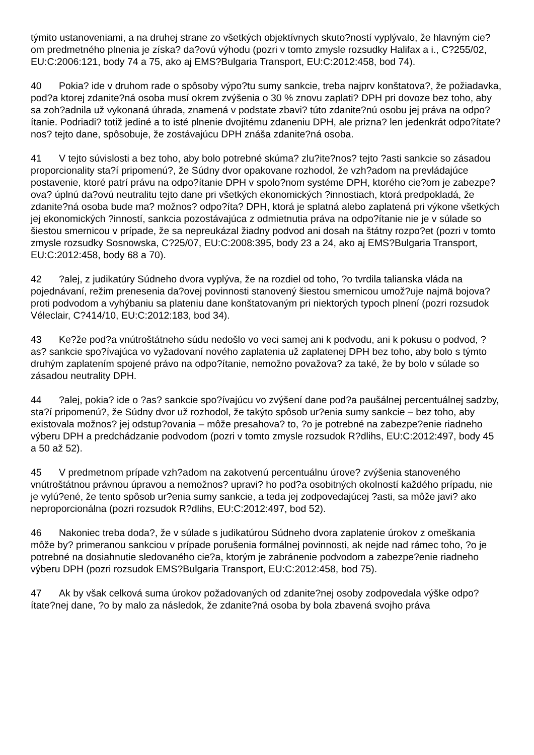týmito ustanoveniami, a na druhej strane zo všetkých objektívnych skuto?ností vyplývalo, že hlavným cie?om predmetného plnenia je získa? da?ovú výhodu (pozri v tomto zmysle rozsudky Halifax a i., C?255/02, EU:C:2006:121, body 74 a 75, ako aj EMS?Bulgaria Transport, EU:C:2012:458, bod 74).
40 Pokia? ide v druhom rade o spôsoby výpo?tu sumy sankcie, treba najprv konštatova?, že požiadavka, pod?a ktorej zdanite?ná osoba musí okrem zvýšenia o 30 % znovu zaplati? DPH pri dovoze bez toho, aby sa zoh?adnila už vykonaná úhrada, znamená v podstate zbavi? túto zdanite?nú osobu jej práva na odpo?ítanie. Podriadi? totiž jediné a to isté plnenie dvojitému zdaneniu DPH, ale prizna? len jedenkrát odpo?ítate?nos? tejto dane, spôsobuje, že zostávajúcu DPH znáša zdanite?ná osoba.
41 V tejto súvislosti a bez toho, aby bolo potrebné skúma? zlu?ite?nos? tejto ?asti sankcie so zásadou proporcionality sta?í pripomenú?, že Súdny dvor opakovane rozhodol, že vzh?adom na prevládajúce postavenie, ktoré patrí právu na odpo?ítanie DPH v spolo?nom systéme DPH, ktorého cie?om je zabezpe?ova? úplnú da?ovú neutralitu tejto dane pri všetkých ekonomických ?innostiach, ktorá predpokladá, že zdanite?ná osoba bude ma? možnos? odpo?íta? DPH, ktorá je splatná alebo zaplatená pri výkone všetkých jej ekonomických ?inností, sankcia pozostávajúca z odmietnutia práva na odpo?ítanie nie je v súlade so šiestou smernicou v prípade, že sa nepreukázal žiadny podvod ani dosah na štátny rozpo?et (pozri v tomto zmysle rozsudky Sosnowska, C?25/07, EU:C:2008:395, body 23 a 24, ako aj EMS?Bulgaria Transport, EU:C:2012:458, body 68 a 70).
42?alej, z judikatúry Súdneho dvora vyplýva, že na rozdiel od toho, ?o tvrdila talianska vláda na pojednávaní, režim prenesenia da?ovej povinnosti stanovený šiestou smernicou umož?uje najmä bojova? proti podvodom a vyhýbaniu sa plateniu dane konštatovaným pri niektorých typoch plnení (pozri rozsudok Véleclair, C?414/10, EU:C:2012:183, bod 34).
43 Ke?že pod?a vnútroštátneho súdu nedošlo vo veci samej ani k podvodu, ani k pokusu o podvod, ?as? sankcie spo?ívajúca vo vyžadovaní nového zaplatenia už zaplatenej DPH bez toho, aby bolo s týmto druhým zaplatením spojené právo na odpo?ítanie, nemožno považova? za také, že by bolo v súlade so zásadou neutrality DPH.
44?alej, pokia? ide o ?as? sankcie spo?ívajúcu vo zvýšení dane pod?a paušálnej percentuálnej sadzby, sta?í pripomenú?, že Súdny dvor už rozhodol, že takýto spôsob ur?enia sumy sankcie – bez toho, aby existovala možnos? jej odstup?ovania – môže presahova? to, ?o je potrebné na zabezpe?enie riadneho výberu DPH a predchádzanie podvodom (pozri v tomto zmysle rozsudok R?dlihs, EU:C:2012:497, body 45 a 50 až 52).
45 V predmetnom prípade vzh?adom na zakotvenú percentuálnu úrove? zvýšenia stanoveného vnútroštátnou právnou úpravou a nemožnos? upravi? ho pod?a osobitných okolností každého prípadu, nie je vylú?ené, že tento spôsob ur?enia sumy sankcie, a teda jej zodpovedajúcej ?asti, sa môže javi? ako neproporcionálna (pozri rozsudok R?dlihs, EU:C:2012:497, bod 52).
46 Nakoniec treba doda?, že v súlade s judikatúrou Súdneho dvora zaplatenie úrokov z omeškania môže by? primeranou sankciou v prípade porušenia formálnej povinnosti, ak nejde nad rámec toho, ?o je potrebné na dosiahnutie sledovaného cie?a, ktorým je zabránenie podvodom a zabezpe?enie riadneho výberu DPH (pozri rozsudok EMS?Bulgaria Transport, EU:C:2012:458, bod 75).
47 Ak by však celková suma úrokov požadovaných od zdanite?nej osoby zodpovedala výške odpo?ítate?nej dane, ?o by malo za následok, že zdanite?ná osoba by bola zbavená svojho práva